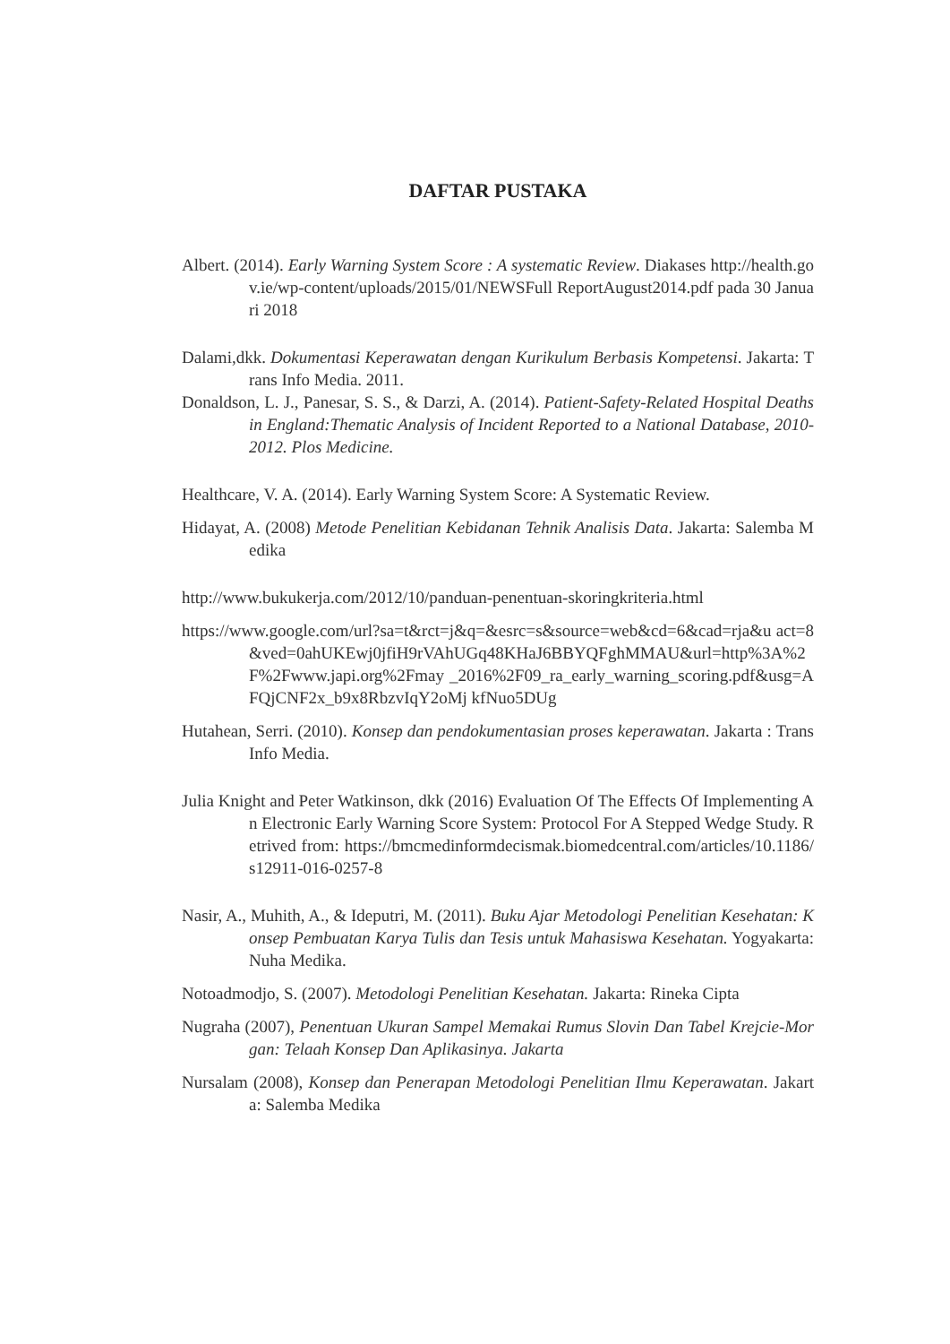DAFTAR PUSTAKA
Albert. (2014). Early Warning System Score : A systematic Review. Diakases http://health.gov.ie/wp-content/uploads/2015/01/NEWSFull ReportAugust2014.pdf pada 30 Januari 2018
Dalami,dkk. Dokumentasi Keperawatan dengan Kurikulum Berbasis Kompetensi. Jakarta: Trans Info Media. 2011.
Donaldson, L. J., Panesar, S. S., & Darzi, A. (2014). Patient-Safety-Related Hospital Deaths in England:Thematic Analysis of Incident Reported to a National Database, 2010-2012. Plos Medicine.
Healthcare, V. A. (2014). Early Warning System Score: A Systematic Review.
Hidayat, A. (2008) Metode Penelitian Kebidanan Tehnik Analisis Data. Jakarta: Salemba Medika
http://www.bukukerja.com/2012/10/panduan-penentuan-skoringkriteria.html
https://www.google.com/url?sa=t&rct=j&q=&esrc=s&source=web&cd=6&cad=rja&u act=8&ved=0ahUKEwj0jfiH9rVAhUGq48KHaJ6BBYQFghMMAU&url=http%3A%2F%2Fwww.japi.org%2Fmay _2016%2F09_ra_early_warning_scoring.pdf&usg=AFQjCNF2x_b9x8RbzvIqY2oMj kfNuo5DUg
Hutahean, Serri. (2010). Konsep dan pendokumentasian proses keperawatan. Jakarta : Trans Info Media.
Julia Knight and Peter Watkinson, dkk (2016) Evaluation Of The Effects Of Implementing An Electronic Early Warning Score System: Protocol For A Stepped Wedge Study. Retrived from: https://bmcmedinformdecismak.biomedcentral.com/articles/10.1186/s12911-016-0257-8
Nasir, A., Muhith, A., & Ideputri, M. (2011). Buku Ajar Metodologi Penelitian Kesehatan: Konsep Pembuatan Karya Tulis dan Tesis untuk Mahasiswa Kesehatan. Yogyakarta: Nuha Medika.
Notoadmodjo, S. (2007). Metodologi Penelitian Kesehatan. Jakarta: Rineka Cipta
Nugraha (2007), Penentuan Ukuran Sampel Memakai Rumus Slovin Dan Tabel Krejcie-Morgan: Telaah Konsep Dan Aplikasinya. Jakarta
Nursalam (2008), Konsep dan Penerapan Metodologi Penelitian Ilmu Keperawatan. Jakarta: Salemba Medika